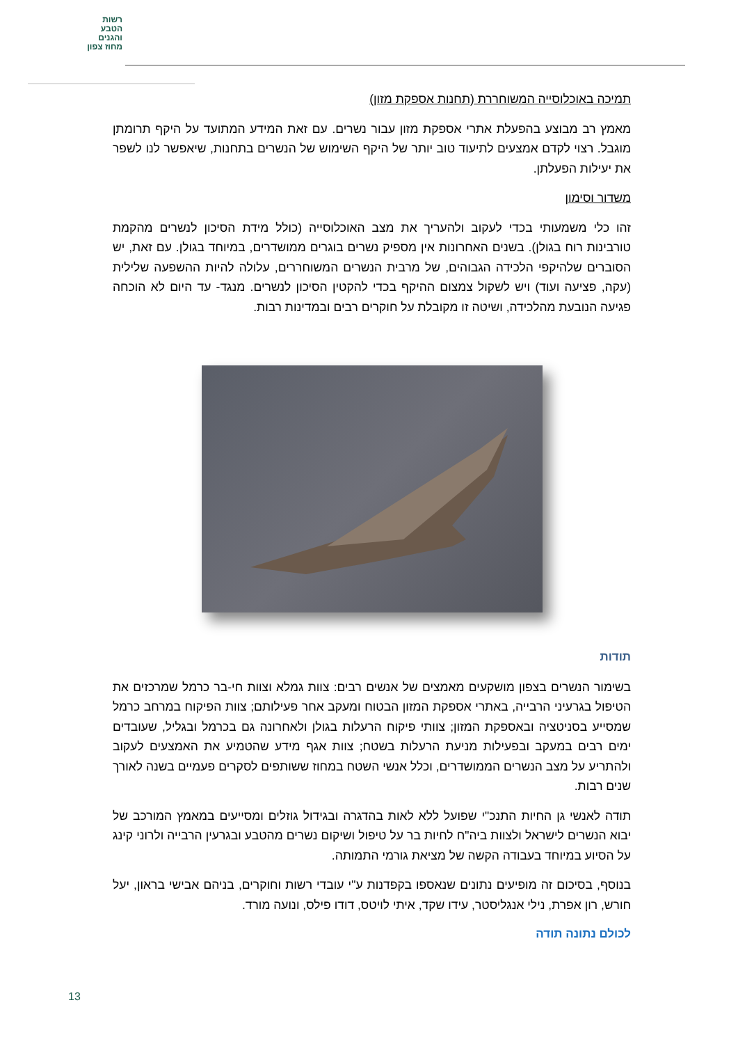רשות
הטבע
והגנים
מחוז צפון
תמיכה באוכלוסייה המשוחררת (תחנות אספקת מזון)
מאמץ רב מבוצע בהפעלת אתרי אספקת מזון עבור נשרים. עם זאת המידע המתועד על היקף תרומתן מוגבל. רצוי לקדם אמצעים לתיעוד טוב יותר של היקף השימוש של הנשרים בתחנות, שיאפשר לנו לשפר את יעילות הפעלתן.
משדור וסימון
זהו כלי משמעותי בכדי לעקוב ולהעריך את מצב האוכלוסייה (כולל מידת הסיכון לנשרים מהקמת טורבינות רוח בגולן). בשנים האחרונות אין מספיק נשרים בוגרים ממושדרים, במיוחד בגולן. עם זאת, יש הסוברים שלהיקפי הלכידה הגבוהים, של מרבית הנשרים המשוחררים, עלולה להיות ההשפעה שלילית (עקה, פציעה ועוד) ויש לשקול צמצום ההיקף בכדי להקטין הסיכון לנשרים. מנגד- עד היום לא הוכחה פגיעה הנובעת מהלכידה, ושיטה זו מקובלת על חוקרים רבים ובמדינות רבות.
תודות
בשימור הנשרים בצפון מושקעים מאמצים של אנשים רבים: צוות גמלא וצוות חי-בר כרמל שמרכזים את הטיפול בגרעיני הרבייה, באתרי אספקת המזון הבטוח ומעקב אחר פעילותם; צוות הפיקוח במרחב כרמל שמסייע בסניטציה ובאספקת המזון; צוותי פיקוח הרעלות בגולן ולאחרונה גם בכרמל ובגליל, שעובדים ימים רבים במעקב ובפעילות מניעת הרעלות בשטח; צוות אגף מידע שהטמיע את האמצעים לעקוב ולהתריע על מצב הנשרים הממושדרים, וכלל אנשי השטח במחוז ששותפים לסקרים פעמיים בשנה לאורך שנים רבות.
תודה לאנשי גן החיות התנכ"י שפועל ללא לאות בהדגרה ובגידול גוזלים ומסייעים במאמץ המורכב של יבוא הנשרים לישראל ולצוות ביה"ח לחיות בר על טיפול ושיקום נשרים מהטבע ובגרעין הרבייה ולרוני קינג על הסיוע במיוחד בעבודה הקשה של מציאת גורמי התמותה.
בנוסף, בסיכום זה מופיעים נתונים שנאספו בקפדנות ע"י עובדי רשות וחוקרים, בניהם אבישי בראון, יעל חורש, רון אפרת, נילי אנגליסטר, עידו שקד, איתי לויטס, דודו פילס, ונועה מורד.
לכולם נתונה תודה
13